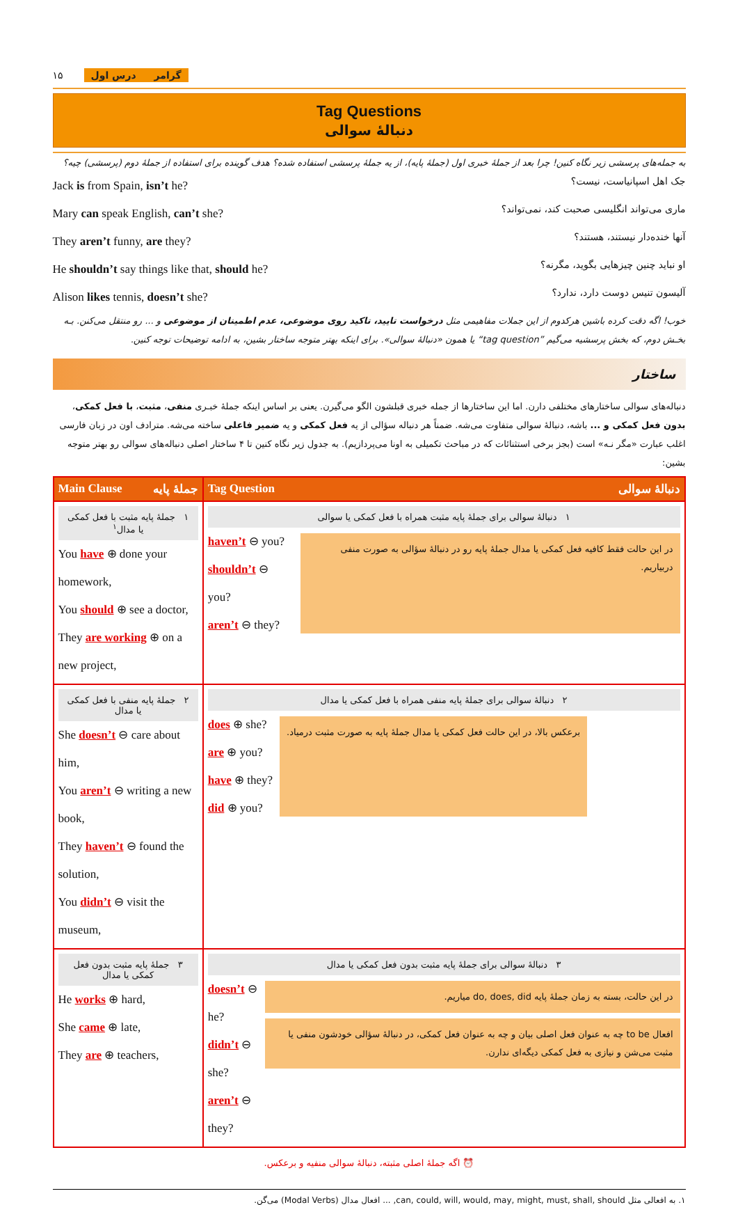۱۵ گرامر درس اول
Tag Questions
دنبالهٔ سوالی
به جمله‌های پرسشی زیر نگاه کنین! چرا بعد از جملهٔ خبری اول (جملهٔ پایه)، از یه جملهٔ پرسشی استفاده شده؟ هدف گوینده برای استفاده از جملهٔ دوم (پرسشی) چیه؟
Jack is from Spain, isn’t he? جک اهل اسپانیاست، نیست؟
Mary can speak English, can’t she? ماری می‌تواند انگلیسی صحبت کند، نمی‌تواند؟
They aren’t funny, are they? آنها خنده‌دار نیستند، هستند؟
He shouldn’t say things like that, should he? او نباید چنین چیزهایی بگوید، مگرنه؟
Alison likes tennis, doesn’t she? آلیسون تنیس دوست دارد، ندارد؟
خوب! اگه دقت کرده باشین هرکدوم از این جملات مفاهیمی مثل درخواست تایید، تاکید روی موضوعی، عدم اطمینان از موضوعی و ... رو منتقل می‌کنن. بـه بخـش دوم، که بخش پرسشیه می‌گیم ”tag question“ یا همون «دنبالهٔ سوالی». برای اینکه بهتر متوجه ساختار بشین، به ادامه توضیحات توجه کنین.
ساختار
دنباله‌های سوالی ساختارهای مختلفی دارن. اما این ساختارها از جمله خبری قبلشون الگو می‌گیرن. یعنی بر اساس اینکه جملهٔ خبـری منفی، مثبت، با فعل کمکی، بدون فعل کمکی و ... باشه، دنبالهٔ سوالی متفاوت می‌شه. ضمناً هر دنباله سؤالی از یه فعل کمکی و یه ضمیر فاعلی ساخته می‌شه. مترادف اون در زبان فارسی اغلب عبارت «مگر نـه» است (بجز برخی استثنائات که در مباحث تکمیلی به اونا می‌پردازیم). به جدول زیر نگاه کنین تا ۴ ساختار اصلی دنباله‌های سوالی رو بهتر متوجه بشین:
| Main Clause جملهٔ پایه | Tag Question دنبالهٔ سوالی |
| --- | --- |
| ۱ جملهٔ پایه مثبت با فعل کمکی یا مدال<sup>۱</sup> You have ⊕ done your homework, You should ⊕ see a doctor, They are working ⊕ on a new project, | ۱ دنبالهٔ سوالی برای جملهٔ پایه مثبت همراه با فعل کمکی یا سوالی haven’t ⊖ you? shouldn’t ⊖ you? aren’t ⊖ they? در این حالت فقط کافیه فعل کمکی یا مدال جملهٔ پایه رو در دنبالهٔ سؤالی به صورت منفی دربیاریم. |
| ۲ جملهٔ پایه منفی با فعل کمکی یا مدال She doesn’t ⊖ care about him, You aren’t ⊖ writing a new book, They haven’t ⊖ found the solution, You didn’t ⊖ visit the museum, | ۲ دنبالهٔ سوالی برای جملهٔ پایه منفی همراه با فعل کمکی یا مدال does ⊕ she? are ⊕ you? have ⊕ they? did ⊕ you? برعکس بالا، در این حالت فعل کمکی یا مدال جملهٔ پایه به صورت مثبت درمیاد. |
| ۳ جملهٔ پایه مثبت بدون فعل کمکی یا مدال He works ⊕ hard, She came ⊕ late, They are ⊕ teachers, | ۳ دنبالهٔ سوالی برای جملهٔ پایه مثبت بدون فعل کمکی یا مدال doesn’t ⊖ he? didn’t ⊖ she? aren’t ⊖ they? در این حالت، بسته به زمان جملهٔ پایه do, does, did میاریم. افعال to be چه به عنوان فعل اصلی بیان و چه به عنوان فعل کمکی، در دنبالهٔ سؤالی خودشون منفی یا مثبت می‌شن و نیازی به فعل کمکی دیگه‌ای ندارن. |
⏰ اگه جملهٔ اصلی مثبته، دنبالهٔ سوالی منفیه و برعکس.
۱. به افعالی مثل can, could, will, would, may, might, must, shall, should, ... افعال مدال (Modal Verbs) می‌گن.